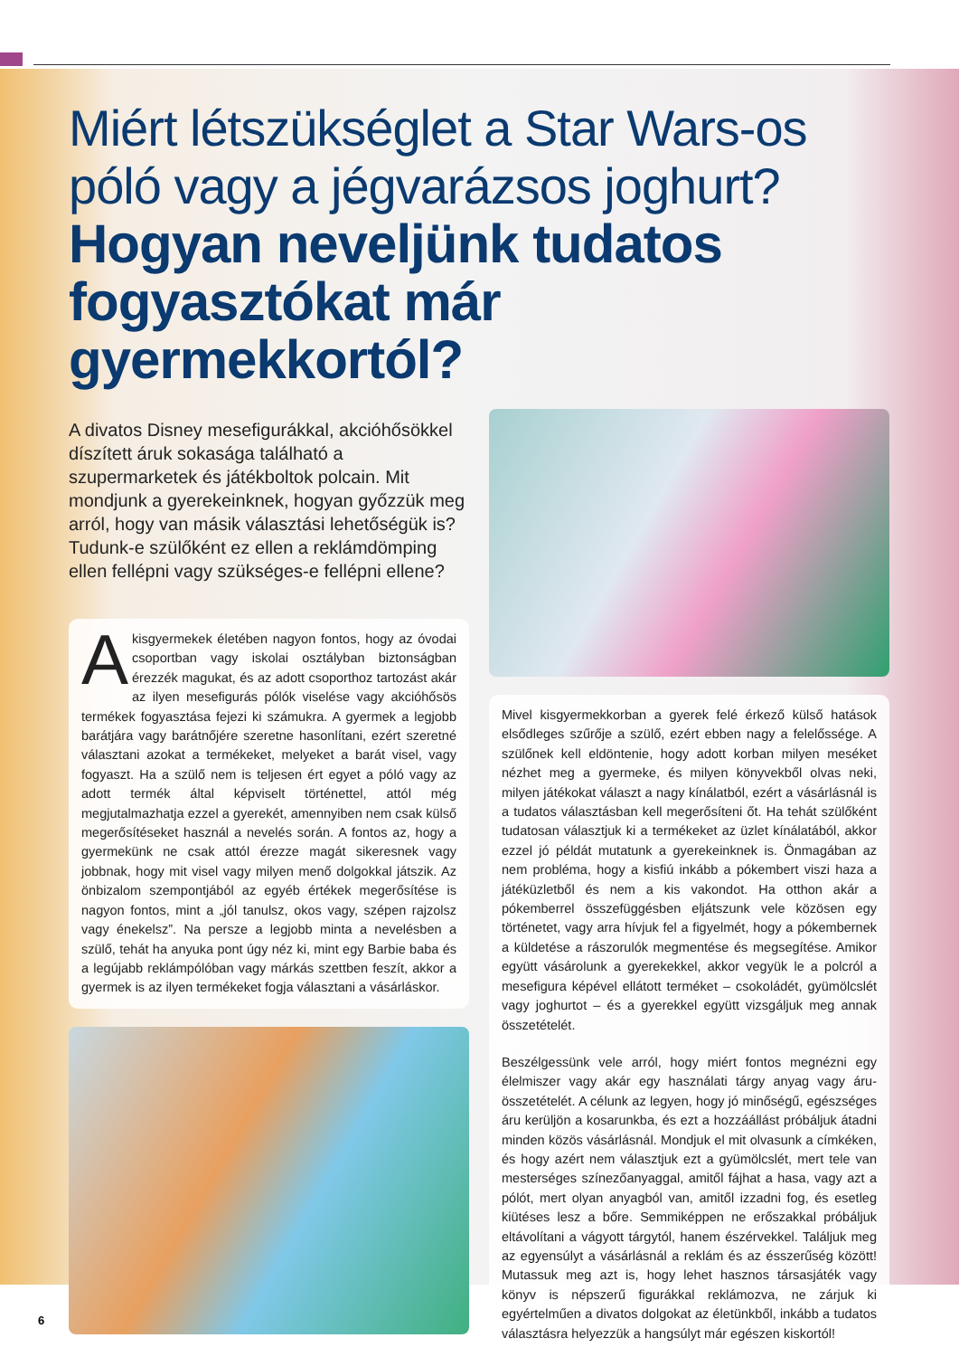Miért létszükséglet a Star Wars-os póló vagy a jégvarázsos joghurt?
Hogyan neveljünk tudatos fogyasztókat már gyermekkortól?
A divatos Disney mesefigurákkal, akcióhősökkel díszített áruk sokasága található a szupermarketek és játékboltok polcain. Mit mondjunk a gyerekeinknek, hogyan győzzük meg arról, hogy van másik választási lehetőségük is? Tudunk-e szülőként ez ellen a reklámdömping ellen fellépni vagy szükséges-e fellépni ellene?
Akisgyermekek életében nagyon fontos, hogy az óvodai csoportban vagy iskolai osztályban biztonságban érezzék magukat, és az adott csoporthoz tartozást akár az ilyen mesefigurás pólók viselése vagy akcióhősös termékek fogyasztása fejezi ki számukra. A gyermek a legjobb barátjára vagy barátnőjére szeretne hasonlítani, ezért szeretné választani azokat a termékeket, melyeket a barát visel, vagy fogyaszt. Ha a szülő nem is teljesen ért egyet a póló vagy az adott termék által képviselt történettel, attól még megjutalmazhatja ezzel a gyerekét, amennyiben nem csak külső megerősítéseket használ a nevelés során. A fontos az, hogy a gyermekünk ne csak attól érezze magát sikeresnek vagy jobbnak, hogy mit visel vagy milyen menő dolgokkal játszik. Az önbizalom szempontjából az egyéb értékek megerősítése is nagyon fontos, mint a „jól tanulsz, okos vagy, szépen rajzolsz vagy énekelsz”. Na persze a legjobb minta a nevelésben a szülő, tehát ha anyuka pont úgy néz ki, mint egy Barbie baba és a legújabb reklámpólóban vagy márkás szettben feszít, akkor a gyermek is az ilyen termékeket fogja választani a vásárláskor.
Mivel kisgyermekkorban a gyerek felé érkező külső hatások elsődleges szűrője a szülő, ezért ebben nagy a felelőssége. A szülőnek kell eldöntenie, hogy adott korban milyen meséket nézhet meg a gyermeke, és milyen könyvekből olvas neki, milyen játékokat választ a nagy kínálatból, ezért a vásárlásnál is a tudatos választásban kell megerősíteni őt. Ha tehát szülőként tudatosan választjuk ki a termékeket az üzlet kínálatából, akkor ezzel jó példát mutatunk a gyerekeinknek is. Önmagában az nem probléma, hogy a kisfiú inkább a pókembert viszi haza a játéküzletből és nem a kis vakondot. Ha otthon akár a pókemberrel összefüggésben eljátszunk vele közösen egy történetet, vagy arra hívjuk fel a figyelmét, hogy a pókembernek a küldetése a rászorulók megmentése és megsegítése. Amikor együtt vásárolunk a gyerekekkel, akkor vegyük le a polcról a mesefigura képével ellátott terméket – csokoládét, gyümölcslét vagy joghurtot – és a gyerekkel együtt vizsgáljuk meg annak összetételét.
Beszélgessünk vele arról, hogy miért fontos megnézni egy élelmiszer vagy akár egy használati tárgy anyag vagy áru- összetételét. A célunk az legyen, hogy jó minőségű, egészséges áru kerüljön a kosarunkba, és ezt a hozzáállást próbáljuk átadni minden közös vásárlásnál. Mondjuk el mit olvasunk a címkéken, és hogy azért nem választjuk ezt a gyümölcslét, mert tele van mesterséges színezőanyaggal, amitől fájhat a hasa, vagy azt a pólót, mert olyan anyagból van, amitől izzadni fog, és esetleg kiütéses lesz a bőre. Semmiképpen ne erőszakkal próbáljuk eltávolítani a vágyott tárgytól, hanem észérvekkel. Találjuk meg az egyensúlyt a vásárlásnál a reklám és az ésszerűség között! Mutassuk meg azt is, hogy lehet hasznos társasjáték vagy könyv is népszerű figurákkal reklámozva, ne zárjuk ki egyértelműen a divatos dolgokat az életünkből, inkább a tudatos választásra helyezzük a hangsúlyt már egészen kiskortól!
6